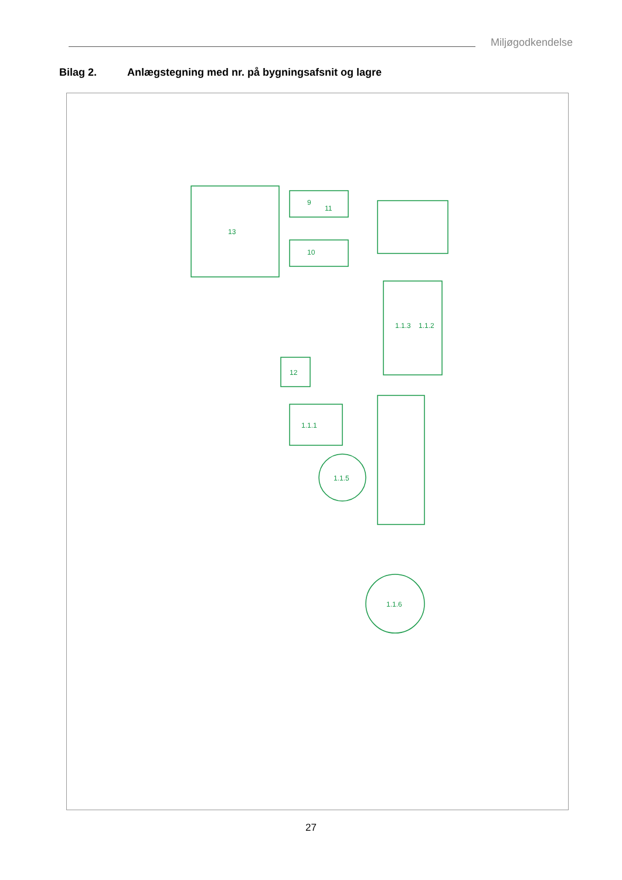Miljøgodkendelse
Bilag 2. Anlægstegning med nr. på bygningsafsnit og lagre
11
13
9
10
1.1.3
1.1.2
1.1.1
1.1.5
1.1.6
12
27